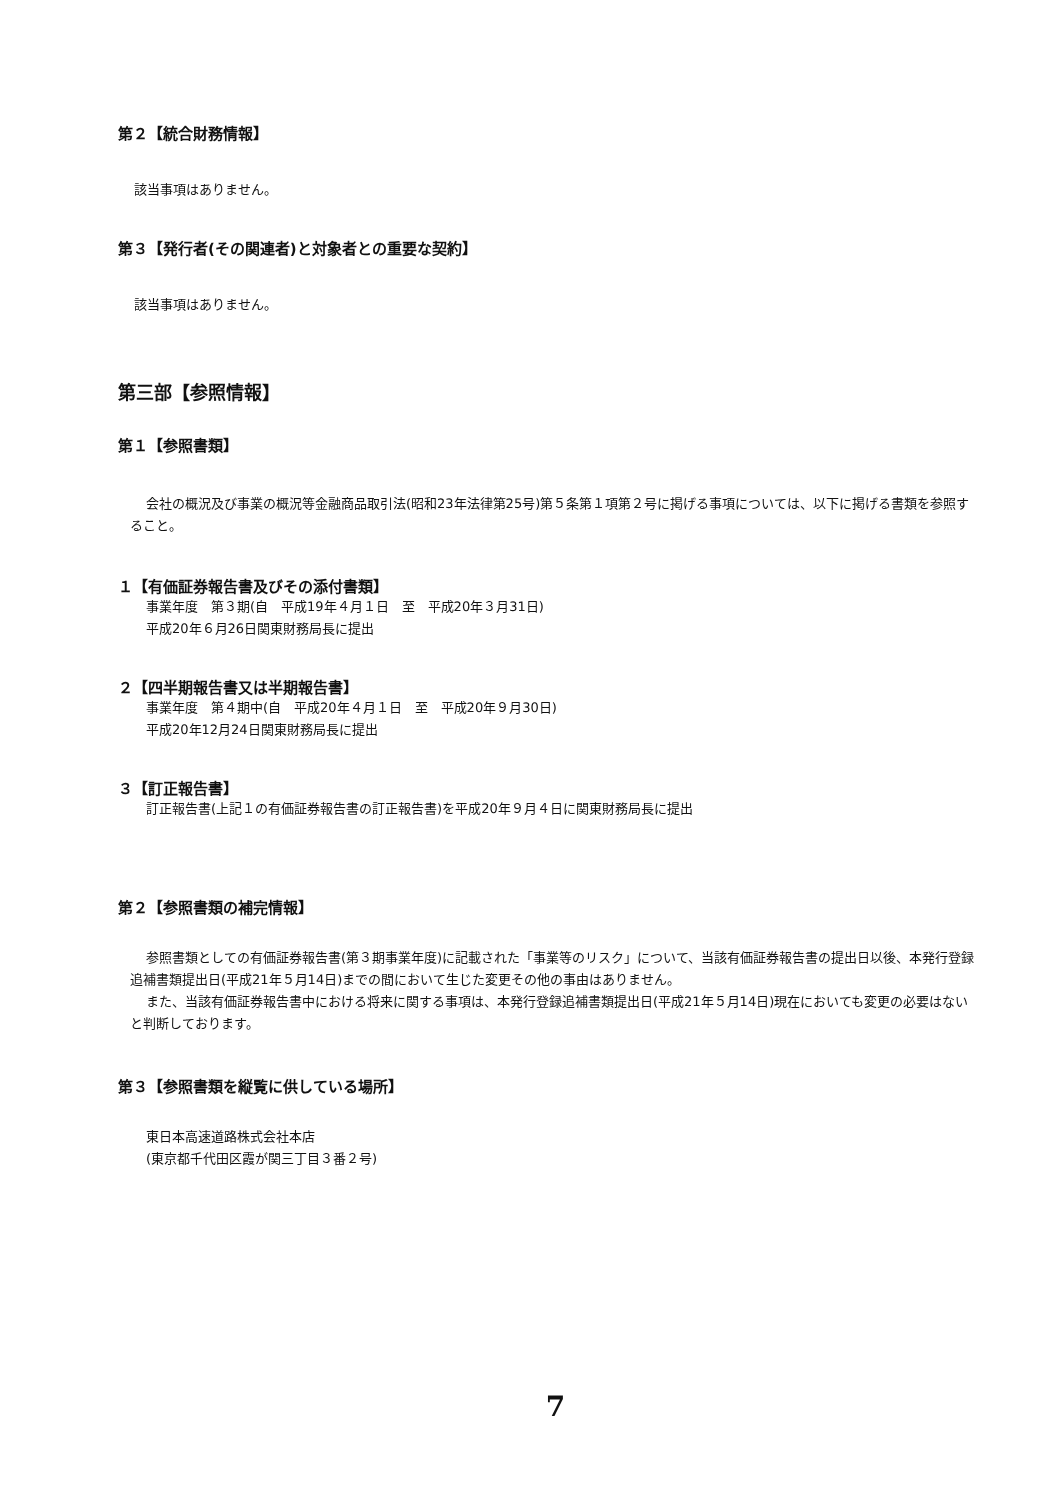第２【統合財務情報】
該当事項はありません。
第３【発行者(その関連者)と対象者との重要な契約】
該当事項はありません。
第三部【参照情報】
第１【参照書類】
会社の概況及び事業の概況等金融商品取引法(昭和23年法律第25号)第５条第１項第２号に掲げる事項については、以下に掲げる書類を参照すること。
１【有価証券報告書及びその添付書類】
事業年度　第３期(自　平成19年４月１日　至　平成20年３月31日)
平成20年６月26日関東財務局長に提出
２【四半期報告書又は半期報告書】
事業年度　第４期中(自　平成20年４月１日　至　平成20年９月30日)
平成20年12月24日関東財務局長に提出
３【訂正報告書】
訂正報告書(上記１の有価証券報告書の訂正報告書)を平成20年９月４日に関東財務局長に提出
第２【参照書類の補完情報】
参照書類としての有価証券報告書(第３期事業年度)に記載された「事業等のリスク」について、当該有価証券報告書の提出日以後、本発行登録追補書類提出日(平成21年５月14日)までの間において生じた変更その他の事由はありません。
また、当該有価証券報告書中における将来に関する事項は、本発行登録追補書類提出日(平成21年５月14日)現在においても変更の必要はないと判断しております。
第３【参照書類を縦覧に供している場所】
東日本高速道路株式会社本店
(東京都千代田区霞が関三丁目３番２号)
7